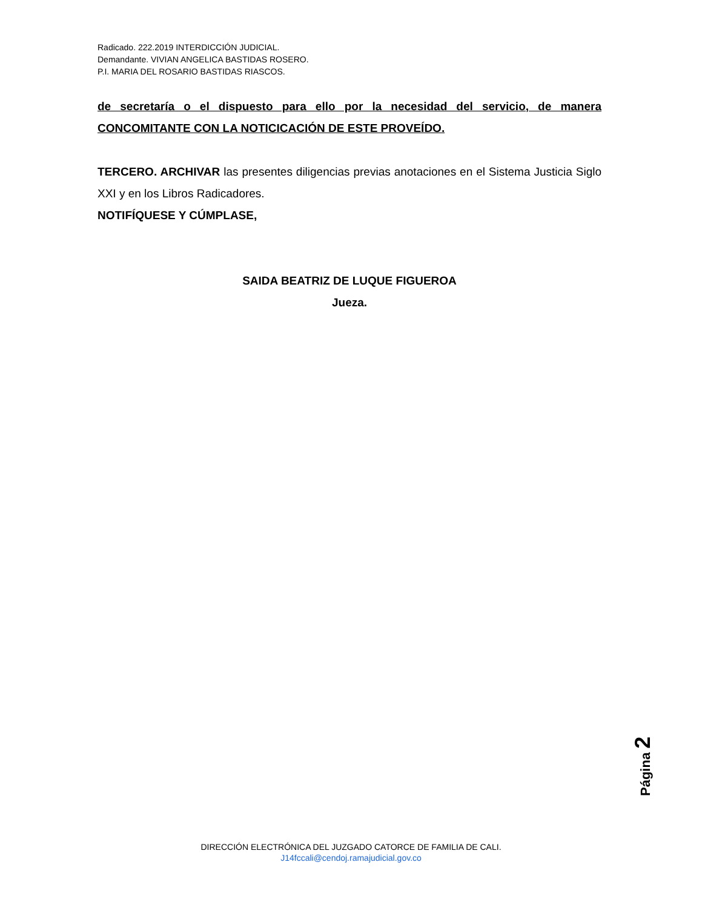Radicado. 222.2019 INTERDICCIÓN JUDICIAL.
Demandante. VIVIAN ANGELICA BASTIDAS ROSERO.
P.I. MARIA DEL ROSARIO BASTIDAS RIASCOS.
de secretaría o el dispuesto para ello por la necesidad del servicio, de manera CONCOMITANTE CON LA NOTICICACIÓN DE ESTE PROVEÍDO.
TERCERO. ARCHIVAR las presentes diligencias previas anotaciones en el Sistema Justicia Siglo XXI y en los Libros Radicadores.
NOTIFÍQUESE Y CÚMPLASE,
SAIDA BEATRIZ DE LUQUE FIGUEROA
Jueza.
Página 2
DIRECCIÓN ELECTRÓNICA DEL JUZGADO CATORCE DE FAMILIA DE CALI.
J14fccali@cendoj.ramajudicial.gov.co